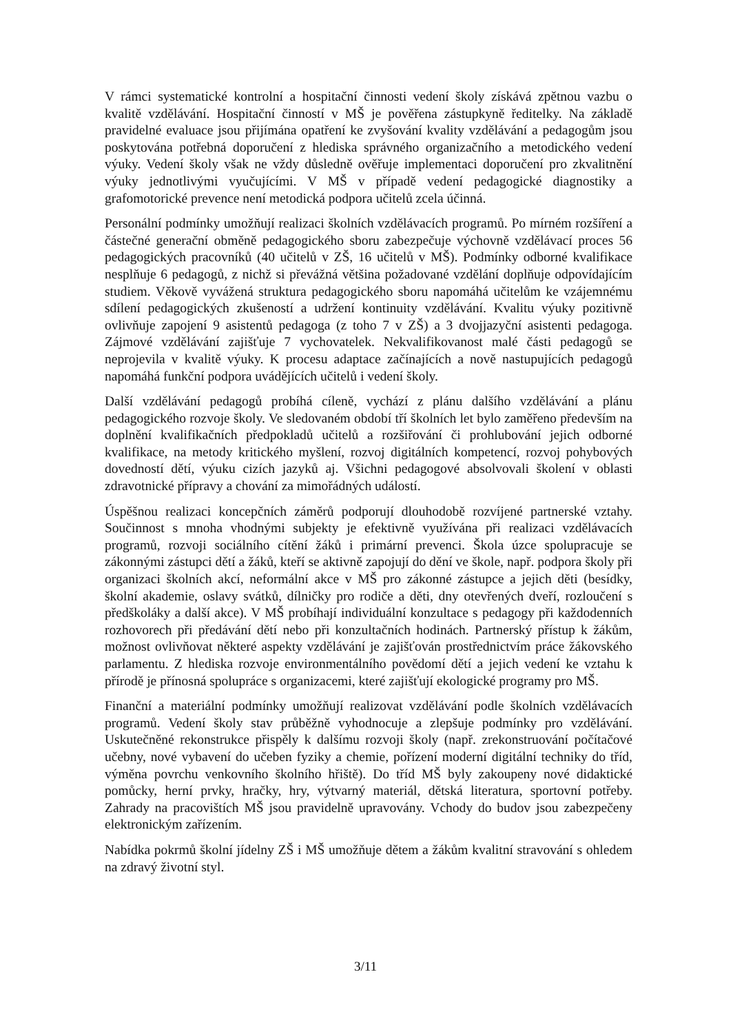V rámci systematické kontrolní a hospitační činnosti vedení školy získává zpětnou vazbu o kvalitě vzdělávání. Hospitační činností v MŠ je pověřena zástupkyně ředitelky. Na základě pravidelné evaluace jsou přijímána opatření ke zvyšování kvality vzdělávání a pedagogům jsou poskytována potřebná doporučení z hlediska správného organizačního a metodického vedení výuky. Vedení školy však ne vždy důsledně ověřuje implementaci doporučení pro zkvalitnění výuky jednotlivými vyučujícími. V MŠ v případě vedení pedagogické diagnostiky a grafomotorické prevence není metodická podpora učitelů zcela účinná.
Personální podmínky umožňují realizaci školních vzdělávacích programů. Po mírném rozšíření a částečné generační obměně pedagogického sboru zabezpečuje výchovně vzdělávací proces 56 pedagogických pracovníků (40 učitelů v ZŠ, 16 učitelů v MŠ). Podmínky odborné kvalifikace nesplňuje 6 pedagogů, z nichž si převážná většina požadované vzdělání doplňuje odpovídajícím studiem. Věkově vyvážená struktura pedagogického sboru napomáhá učitelům ke vzájemnému sdílení pedagogických zkušeností a udržení kontinuity vzdělávání. Kvalitu výuky pozitivně ovlivňuje zapojení 9 asistentů pedagoga (z toho 7 v ZŠ) a 3 dvojjazyční asistenti pedagoga. Zájmové vzdělávání zajišťuje 7 vychovatelek. Nekvalifikovanost malé části pedagogů se neprojevila v kvalitě výuky. K procesu adaptace začínajících a nově nastupujících pedagogů napomáhá funkční podpora uvádějících učitelů i vedení školy.
Další vzdělávání pedagogů probíhá cíleně, vychází z plánu dalšího vzdělávání a plánu pedagogického rozvoje školy. Ve sledovaném období tří školních let bylo zaměřeno především na doplnění kvalifikačních předpokladů učitelů a rozšiřování či prohlubování jejich odborné kvalifikace, na metody kritického myšlení, rozvoj digitálních kompetencí, rozvoj pohybových dovedností dětí, výuku cizích jazyků aj. Všichni pedagogové absolvovali školení v oblasti zdravotnické přípravy a chování za mimořádných událostí.
Úspěšnou realizaci koncepčních záměrů podporují dlouhodobě rozvíjené partnerské vztahy. Součinnost s mnoha vhodnými subjekty je efektivně využívána při realizaci vzdělávacích programů, rozvoji sociálního cítění žáků i primární prevenci. Škola úzce spolupracuje se zákonnými zástupci dětí a žáků, kteří se aktivně zapojují do dění ve škole, např. podpora školy při organizaci školních akcí, neformální akce v MŠ pro zákonné zástupce a jejich děti (besídky, školní akademie, oslavy svátků, dílničky pro rodiče a děti, dny otevřených dveří, rozloučení s předškoláky a další akce). V MŠ probíhají individuální konzultace s pedagogy při každodenních rozhovorech při předávání dětí nebo při konzultačních hodinách. Partnerský přístup k žákům, možnost ovlivňovat některé aspekty vzdělávání je zajišťován prostřednictvím práce žákovského parlamentu. Z hlediska rozvoje environmentálního povědomí dětí a jejich vedení ke vztahu k přírodě je přínosná spolupráce s organizacemi, které zajišťují ekologické programy pro MŠ.
Finanční a materiální podmínky umožňují realizovat vzdělávání podle školních vzdělávacích programů. Vedení školy stav průběžně vyhodnocuje a zlepšuje podmínky pro vzdělávání. Uskutečněné rekonstrukce přispěly k dalšímu rozvoji školy (např. zrekonstruování počítačové učebny, nové vybavení do učeben fyziky a chemie, pořízení moderní digitální techniky do tříd, výměna povrchu venkovního školního hřiště). Do tříd MŠ byly zakoupeny nové didaktické pomůcky, herní prvky, hračky, hry, výtvarný materiál, dětská literatura, sportovní potřeby. Zahrady na pracovištích MŠ jsou pravidelně upravovány. Vchody do budov jsou zabezpečeny elektronickým zařízením.
Nabídka pokrmů školní jídelny ZŠ i MŠ umožňuje dětem a žákům kvalitní stravování s ohledem na zdravý životní styl.
3/11